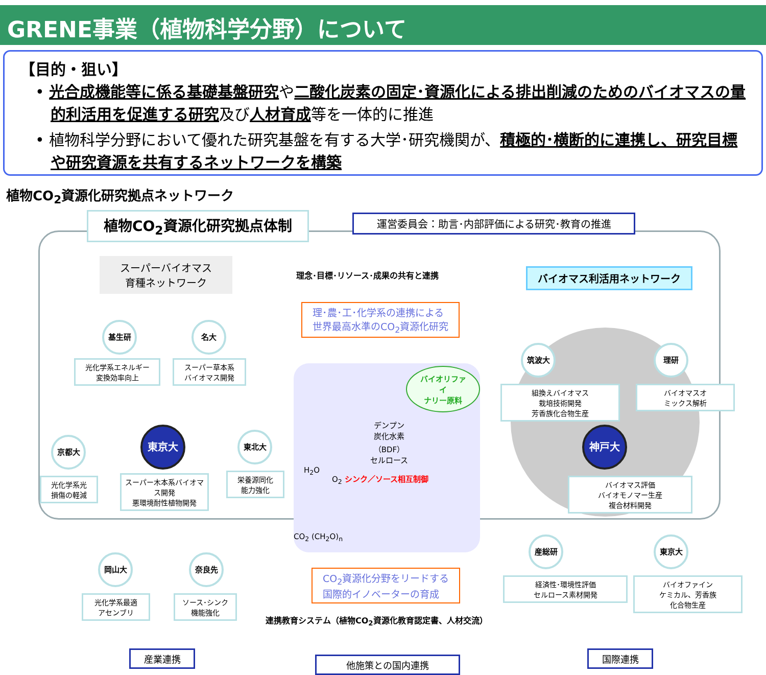GRENE事業（植物科学分野）について
【目的・狙い】
• 光合成機能等に係る基礎基盤研究や二酸化炭素の固定･資源化による排出削減のためのバイオマスの量的利活用を促進する研究及び人材育成等を一体的に推進
• 植物科学分野において優れた研究基盤を有する大学･研究機関が、積極的･横断的に連携し、研究目標や研究資源を共有するネットワークを構築
植物CO<sub>2</sub>資源化研究拠点ネットワーク
植物CO<sub>2</sub>資源化研究拠点体制 運営委員会：助言･内部評価による研究･教育の推進
スーパーバイオマス
育種ネットワーク
理念･目標･リソース･成果の共有と連携 バイオマス利活用ネットワーク
理･農･工･化学系の連携による
世界最高水準のCO<sub>2</sub>資源化研究
基生研 名大
光化学系エネルギー
変換効率向上
スーパー草本系
バイオマス開発
京都大
東京大 東北大
光化学系光
損傷の軽減
スーパー木本系バイオマス開発
悪環境耐性植物開発
栄養源同化
能力強化
岡山大 奈良先
光化学系最適
アセンブリ
ソース･シンク
機能強化
バイオリファイ
ナリー原料
デンプン
炭化水素
（BDF）
セルロース
H<sub>2</sub>O
O<sub>2</sub> シンク／ソース相互制御
CO<sub>2</sub> (CH<sub>2</sub>O)<sub>n</sub>
CO<sub>2</sub>資源化分野をリードする
国際的イノベーターの育成
連携教育システム（植物CO<sub>2</sub>資源化教育認定書、人材交流）
筑波大 理研
組換えバイオマス
栽培技術開発
芳香族化合物生産
バイオマスオ
ミックス解析
神戸大
バイオマス評価
バイオモノマー生産
複合材料開発
産総研 東京大
経済性･環境性評価
セルロース素材開発
バイオファイン
ケミカル、芳香族
化合物生産
産業連携
他施策との国内連携
国際連携